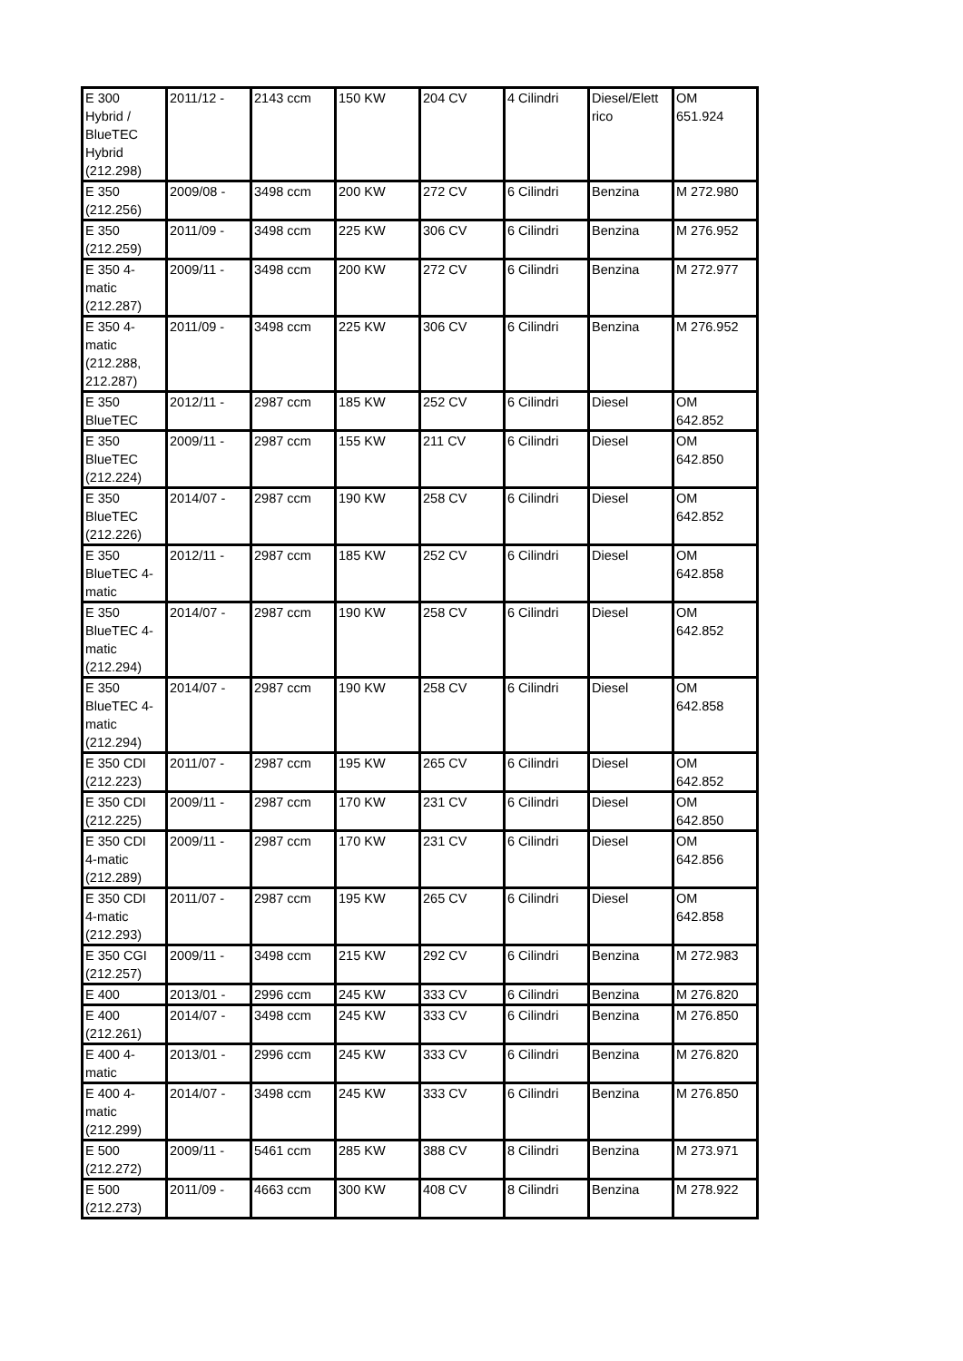| E 300 Hybrid / BlueTEC Hybrid (212.298) | 2011/12 - | 2143 ccm | 150 KW | 204 CV | 4 Cilindri | Diesel/Elett rico | OM 651.924 |
| E 350 (212.256) | 2009/08 - | 3498 ccm | 200 KW | 272 CV | 6 Cilindri | Benzina | M 272.980 |
| E 350 (212.259) | 2011/09 - | 3498 ccm | 225 KW | 306 CV | 6 Cilindri | Benzina | M 276.952 |
| E 350 4- matic (212.287) | 2009/11 - | 3498 ccm | 200 KW | 272 CV | 6 Cilindri | Benzina | M 272.977 |
| E 350 4- matic (212.288, 212.287) | 2011/09 - | 3498 ccm | 225 KW | 306 CV | 6 Cilindri | Benzina | M 276.952 |
| E 350 BlueTEC | 2012/11 - | 2987 ccm | 185 KW | 252 CV | 6 Cilindri | Diesel | OM 642.852 |
| E 350 BlueTEC (212.224) | 2009/11 - | 2987 ccm | 155 KW | 211 CV | 6 Cilindri | Diesel | OM 642.850 |
| E 350 BlueTEC (212.226) | 2014/07 - | 2987 ccm | 190 KW | 258 CV | 6 Cilindri | Diesel | OM 642.852 |
| E 350 BlueTEC 4- matic | 2012/11 - | 2987 ccm | 185 KW | 252 CV | 6 Cilindri | Diesel | OM 642.858 |
| E 350 BlueTEC 4- matic (212.294) | 2014/07 - | 2987 ccm | 190 KW | 258 CV | 6 Cilindri | Diesel | OM 642.852 |
| E 350 BlueTEC 4- matic (212.294) | 2014/07 - | 2987 ccm | 190 KW | 258 CV | 6 Cilindri | Diesel | OM 642.858 |
| E 350 CDI (212.223) | 2011/07 - | 2987 ccm | 195 KW | 265 CV | 6 Cilindri | Diesel | OM 642.852 |
| E 350 CDI (212.225) | 2009/11 - | 2987 ccm | 170 KW | 231 CV | 6 Cilindri | Diesel | OM 642.850 |
| E 350 CDI 4-matic (212.289) | 2009/11 - | 2987 ccm | 170 KW | 231 CV | 6 Cilindri | Diesel | OM 642.856 |
| E 350 CDI 4-matic (212.293) | 2011/07 - | 2987 ccm | 195 KW | 265 CV | 6 Cilindri | Diesel | OM 642.858 |
| E 350 CGI (212.257) | 2009/11 - | 3498 ccm | 215 KW | 292 CV | 6 Cilindri | Benzina | M 272.983 |
| E 400 | 2013/01 - | 2996 ccm | 245 KW | 333 CV | 6 Cilindri | Benzina | M 276.820 |
| E 400 (212.261) | 2014/07 - | 3498 ccm | 245 KW | 333 CV | 6 Cilindri | Benzina | M 276.850 |
| E 400 4- matic | 2013/01 - | 2996 ccm | 245 KW | 333 CV | 6 Cilindri | Benzina | M 276.820 |
| E 400 4- matic (212.299) | 2014/07 - | 3498 ccm | 245 KW | 333 CV | 6 Cilindri | Benzina | M 276.850 |
| E 500 (212.272) | 2009/11 - | 5461 ccm | 285 KW | 388 CV | 8 Cilindri | Benzina | M 273.971 |
| E 500 (212.273) | 2011/09 - | 4663 ccm | 300 KW | 408 CV | 8 Cilindri | Benzina | M 278.922 |